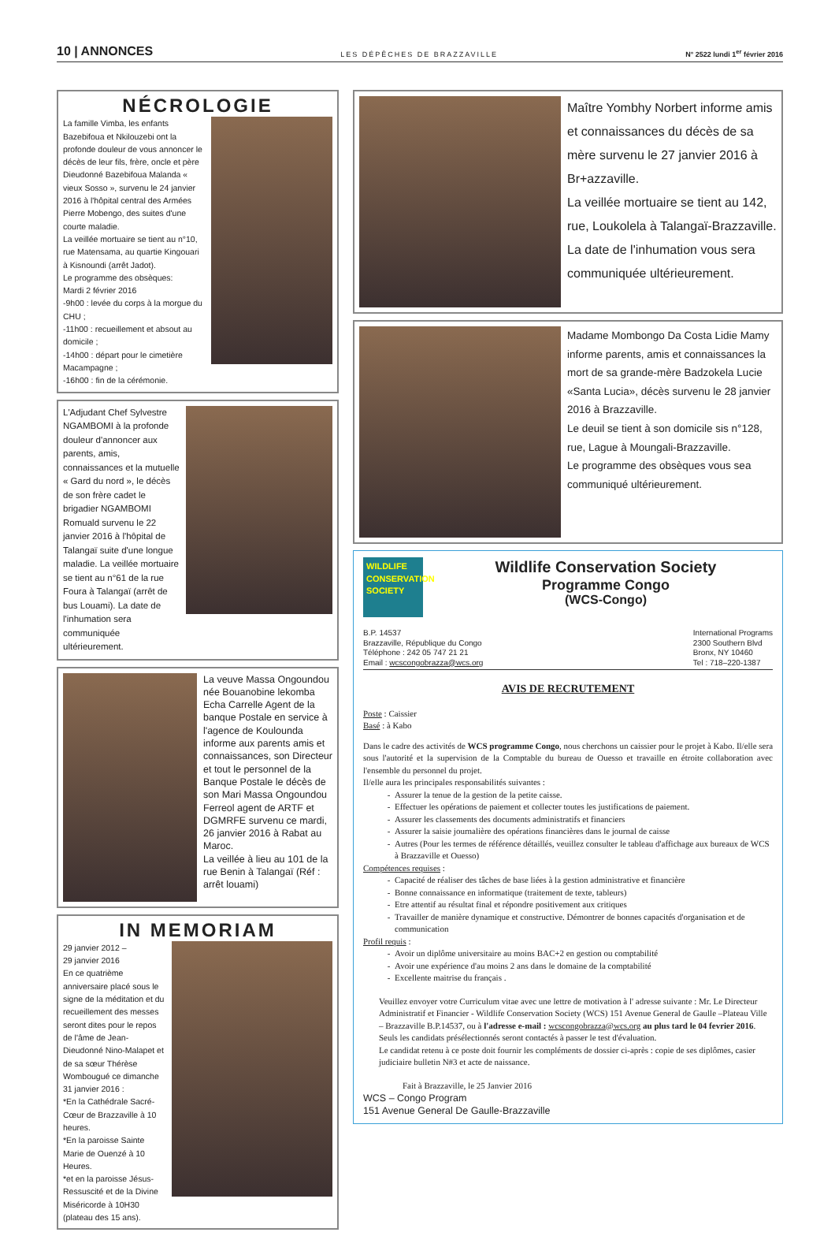10 | ANNONCES LES DÉPÊCHES DE BRAZZAVILLE N° 2522 lundi 1<sup>er</sup> février 2016
NÉCROLOGIE
La famille Vimba, les enfants Bazebifoua et Nkilouzebi ont la profonde douleur de vous annoncer le décès de leur fils, frère, oncle et père Dieudonné Bazebifoua Malanda « vieux Sosso », survenu le 24 janvier 2016 à l'hôpital central des Armées Pierre Mobengo, des suites d'une courte maladie.
La veillée mortuaire se tient au n°10, rue Matensama, au quartie Kingouari à Kisnoundi (arrêt Jadot).
Le programme des obsèques:
Mardi 2 février 2016
-9h00 : levée du corps à la morgue du CHU ;
-11h00 : recueillement et absout au domicile ;
-14h00 : départ pour le cimetière Macampagne ;
-16h00 : fin de la cérémonie.
L'Adjudant Chef Sylvestre NGAMBOMI à la profonde douleur d'annoncer aux parents, amis, connaissances et la mutuelle « Gard du nord », le décès de son frère cadet le brigadier NGAMBOMI Romuald survenu le 22 janvier 2016 à l'hôpital de Talangaï suite d'une longue maladie. La veillée mortuaire se tient au n°61 de la rue Foura à Talangaï (arrêt de bus Louami). La date de l'inhumation sera communiquée ultérieurement.
La veuve Massa Ongoundou née Bouanobine lekomba Echa Carrelle Agent de la banque Postale en service à l'agence de Koulounda informe aux parents amis et connaissances, son Directeur et tout le personnel de la Banque Postale le décès de son Mari Massa Ongoundou Ferreol agent de ARTF et DGMRFE survenu ce mardi, 26 janvier 2016 à Rabat au Maroc.
La veillée à lieu au 101 de la rue Benin à Talangaï (Réf : arrêt louami)
IN MEMORIAM
29 janvier 2012 –
29 janvier 2016
En ce quatrième anniversaire placé sous le signe de la méditation et du recueillement des messes seront dites pour le repos de l'âme de Jean-Dieudonné Nino-Malapet et de sa sœur Thérèse Wombougué ce dimanche 31 janvier 2016 :
*En la Cathédrale Sacré-Cœur de Brazzaville à 10 heures.
*En la paroisse Sainte Marie de Ouenzé à 10 Heures.
*et en la paroisse Jésus-Ressuscité et de la Divine Miséricorde à 10H30 (plateau des 15 ans).
Maître Yombhy Norbert informe amis et connaissances du décès de sa mère survenu le 27 janvier 2016 à Br+azzaville.
La veillée mortuaire se tient au 142, rue, Loukolela à Talangaï-Brazzaville.
La date de l'inhumation vous sera communiquée ultérieurement.
Madame Mombongo Da Costa Lidie Mamy informe parents, amis et connaissances la mort de sa grande-mère Badzokela Lucie «Santa Lucia», décès survenu le 28 janvier 2016 à Brazzaville.
Le deuil se tient à son domicile sis n°128, rue, Lague à Moungali-Brazzaville.
Le programme des obsèques vous sea communiqué ultérieurement.
WILDLIFE CONSERVATION SOCIETY
Wildlife Conservation Society
Programme Congo
(WCS-Congo)
B.P. 14537
Brazzaville, République du Congo
Téléphone : 242 05 747 21 21
Email : wcscongobrazza@wcs.org
International Programs
2300 Southern Blvd
Bronx, NY 10460
Tel : 718–220-1387
AVIS DE RECRUTEMENT
Poste : Caissier
Basé : à Kabo
Dans le cadre des activités de WCS programme Congo, nous cherchons un caissier pour le projet à Kabo. Il/elle sera sous l'autorité et la supervision de la Comptable du bureau de Ouesso et travaille en étroite collaboration avec l'ensemble du personnel du projet.
Il/elle aura les principales responsabilités suivantes :
Assurer la tenue de la gestion de la petite caisse.
Effectuer les opérations de paiement et collecter toutes les justifications de paiement.
Assurer les classements des documents administratifs et financiers
Assurer la saisie journalière des opérations financières dans le journal de caisse
Autres (Pour les termes de référence détaillés, veuillez consulter le tableau d'affichage aux bureaux de WCS à Brazzaville et Ouesso)
Compétences requises :
Capacité de réaliser des tâches de base liées à la gestion administrative et financière
Bonne connaissance en informatique (traitement de texte, tableurs)
Etre attentif au résultat final et répondre positivement aux critiques
Travailler de manière dynamique et constructive. Démontrer de bonnes capacités d'organisation et de communication
Profil requis :
Avoir un diplôme universitaire au moins BAC+2 en gestion ou comptabilité
Avoir une expérience d'au moins 2 ans dans le domaine de la comptabilité
Excellente maitrise du français .
Veuillez envoyer votre Curriculum vitae avec une lettre de motivation à l' adresse suivante : Mr. Le Directeur Administratif et Financier - Wildlife Conservation Society (WCS) 151 Avenue General de Gaulle –Plateau Ville – Brazzaville B.P.14537, ou à l'adresse e-mail : wcscongobrazza@wcs.org au plus tard le 04 fevrier 2016. Seuls les candidats présélectionnés seront contactés à passer le test d'évaluation.
Le candidat retenu à ce poste doit fournir les compléments de dossier ci-après : copie de ses diplômes, casier judiciaire bulletin N#3 et acte de naissance.
Fait à Brazzaville, le 25 Janvier 2016
WCS – Congo Program
151 Avenue General De Gaulle-Brazzaville